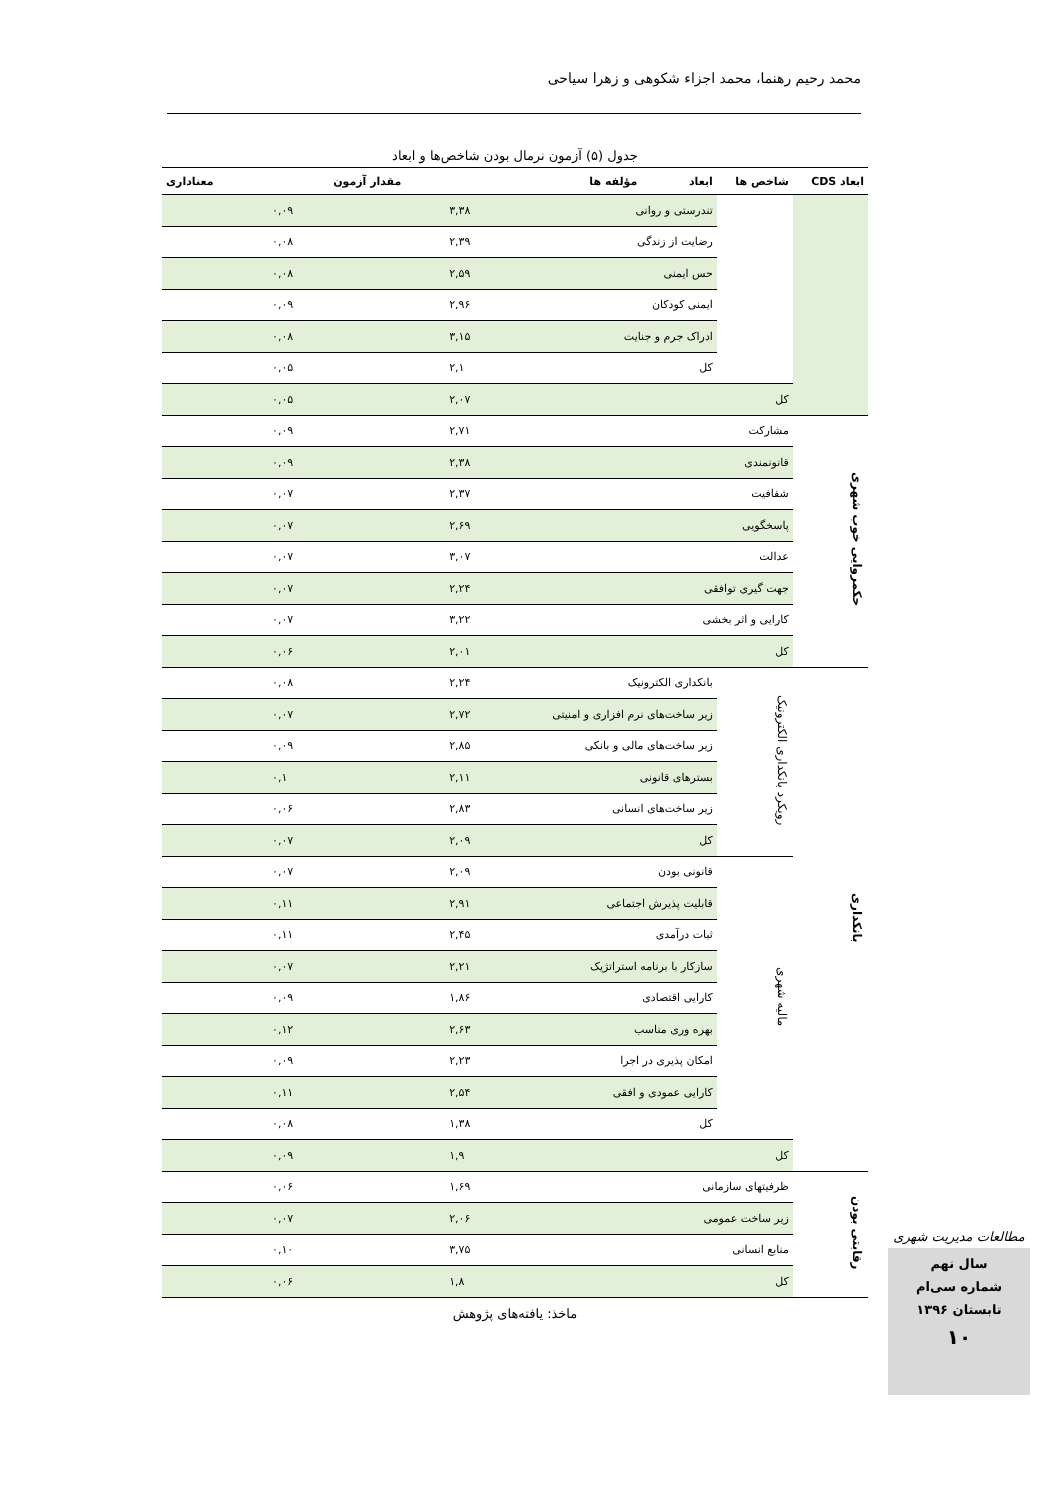محمد رحیم رهنما، محمد اجزاء شکوهی و زهرا سیاحی
جدول (۵) آزمون نرمال بودن شاخص‌ها و ابعاد
| ابعاد CDS | شاخص ها | ابعاد | مؤلفه ها | مقدار آزمون | معناداری |
| --- | --- | --- | --- | --- | --- |
| | | تندرستی و روانی | | ۳,۳۸ | ۰,۰۹ |
| | | رضایت از زندگی | | ۲,۳۹ | ۰,۰۸ |
| | | حس ایمنی | | ۲,۵۹ | ۰,۰۸ |
| | | ایمنی کودکان | | ۲,۹۶ | ۰,۰۹ |
| | | ادراک جرم و جنایت | | ۳,۱۵ | ۰,۰۸ |
| | | کل | | ۲,۱ | ۰,۰۵ |
| | کل | | | ۲,۰۷ | ۰,۰۵ |
| حکمروایی خوب شهری | مشارکت | | | ۲,۷۱ | ۰,۰۹ |
| | قانونمندی | | | ۲,۳۸ | ۰,۰۹ |
| | شفافیت | | | ۲,۳۷ | ۰,۰۷ |
| | پاسخگویی | | | ۲,۶۹ | ۰,۰۷ |
| | عدالت | | | ۳,۰۷ | ۰,۰۷ |
| | جهت گیری توافقی | | | ۲,۲۴ | ۰,۰۷ |
| | کارایی و اثر بخشی | | | ۳,۲۲ | ۰,۰۷ |
| | کل | | | ۲,۰۱ | ۰,۰۶ |
| بانکداری | رویکرد بانکداری الکترونیک | بانکداری الکترونیک | | ۲,۲۴ | ۰,۰۸ |
| | | زیر ساخت‌های نرم افزاری و امنیتی | | ۲,۷۲ | ۰,۰۷ |
| | | زیر ساخت‌های مالی و بانکی | | ۲,۸۵ | ۰,۰۹ |
| | | بسترهای قانونی | | ۲,۱۱ | ۰,۱ |
| | | زیر ساخت‌های انسانی | | ۲,۸۳ | ۰,۰۶ |
| | | کل | | ۲,۰۹ | ۰,۰۷ |
| | مالیه شهری | قانونی بودن | | ۲,۰۹ | ۰,۰۷ |
| | | قابلیت پذیرش اجتماعی | | ۲,۹۱ | ۰,۱۱ |
| | | ثبات درآمدی | | ۲,۴۵ | ۰,۱۱ |
| | | سازکار با برنامه استراتژیک | | ۲,۲۱ | ۰,۰۷ |
| | | کارایی اقتصادی | | ۱,۸۶ | ۰,۰۹ |
| | | بهره وری مناسب | | ۲,۶۳ | ۰,۱۲ |
| | | امکان پذیری در اجرا | | ۲,۲۳ | ۰,۰۹ |
| | | کارایی عمودی و افقی | | ۲,۵۴ | ۰,۱۱ |
| | | کل | | ۱,۳۸ | ۰,۰۸ |
| | کل | | | ۱,۹ | ۰,۰۹ |
| رقابتی بودن | ظرفیتهای سازمانی | | | ۱,۶۹ | ۰,۰۶ |
| | زیر ساخت عمومی | | | ۲,۰۶ | ۰,۰۷ |
| | منابع انسانی | | | ۳,۷۵ | ۰,۱۰ |
| | کل | | | ۱,۸ | ۰,۰۶ |
ماخذ: یافته‌های پژوهش
مطالعات مدیریت شهری
سال نهم
شماره سی‌ام
تابستان ۱۳۹۶
۱۰